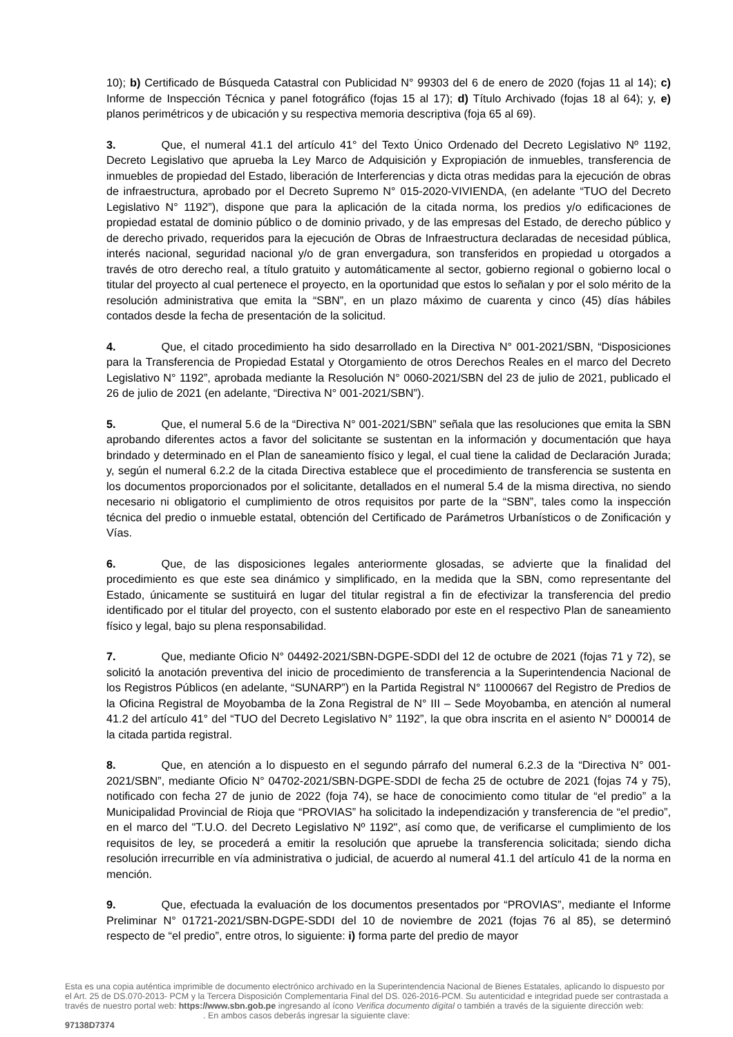10); b) Certificado de Búsqueda Catastral con Publicidad N° 99303 del 6 de enero de 2020 (fojas 11 al 14); c) Informe de Inspección Técnica y panel fotográfico (fojas 15 al 17); d) Título Archivado (fojas 18 al 64); y, e) planos perimétricos y de ubicación y su respectiva memoria descriptiva (foja 65 al 69).
3. Que, el numeral 41.1 del artículo 41° del Texto Único Ordenado del Decreto Legislativo Nº 1192, Decreto Legislativo que aprueba la Ley Marco de Adquisición y Expropiación de inmuebles, transferencia de inmuebles de propiedad del Estado, liberación de Interferencias y dicta otras medidas para la ejecución de obras de infraestructura, aprobado por el Decreto Supremo N° 015-2020-VIVIENDA, (en adelante “TUO del Decreto Legislativo N° 1192”), dispone que para la aplicación de la citada norma, los predios y/o edificaciones de propiedad estatal de dominio público o de dominio privado, y de las empresas del Estado, de derecho público y de derecho privado, requeridos para la ejecución de Obras de Infraestructura declaradas de necesidad pública, interés nacional, seguridad nacional y/o de gran envergadura, son transferidos en propiedad u otorgados a través de otro derecho real, a título gratuito y automáticamente al sector, gobierno regional o gobierno local o titular del proyecto al cual pertenece el proyecto, en la oportunidad que estos lo señalan y por el solo mérito de la resolución administrativa que emita la “SBN”, en un plazo máximo de cuarenta y cinco (45) días hábiles contados desde la fecha de presentación de la solicitud.
4. Que, el citado procedimiento ha sido desarrollado en la Directiva N° 001-2021/SBN, “Disposiciones para la Transferencia de Propiedad Estatal y Otorgamiento de otros Derechos Reales en el marco del Decreto Legislativo N° 1192”, aprobada mediante la Resolución N° 0060-2021/SBN del 23 de julio de 2021, publicado el 26 de julio de 2021 (en adelante, “Directiva N° 001-2021/SBN”).
5. Que, el numeral 5.6 de la “Directiva N° 001-2021/SBN” señala que las resoluciones que emita la SBN aprobando diferentes actos a favor del solicitante se sustentan en la información y documentación que haya brindado y determinado en el Plan de saneamiento físico y legal, el cual tiene la calidad de Declaración Jurada; y, según el numeral 6.2.2 de la citada Directiva establece que el procedimiento de transferencia se sustenta en los documentos proporcionados por el solicitante, detallados en el numeral 5.4 de la misma directiva, no siendo necesario ni obligatorio el cumplimiento de otros requisitos por parte de la “SBN”, tales como la inspección técnica del predio o inmueble estatal, obtención del Certificado de Parámetros Urbanísticos o de Zonificación y Vías.
6. Que, de las disposiciones legales anteriormente glosadas, se advierte que la finalidad del procedimiento es que este sea dinámico y simplificado, en la medida que la SBN, como representante del Estado, únicamente se sustituirá en lugar del titular registral a fin de efectivizar la transferencia del predio identificado por el titular del proyecto, con el sustento elaborado por este en el respectivo Plan de saneamiento físico y legal, bajo su plena responsabilidad.
7. Que, mediante Oficio N° 04492-2021/SBN-DGPE-SDDI del 12 de octubre de 2021 (fojas 71 y 72), se solicitó la anotación preventiva del inicio de procedimiento de transferencia a la Superintendencia Nacional de los Registros Públicos (en adelante, “SUNARP”) en la Partida Registral N° 11000667 del Registro de Predios de la Oficina Registral de Moyobamba de la Zona Registral de N° III – Sede Moyobamba, en atención al numeral 41.2 del artículo 41° del “TUO del Decreto Legislativo N° 1192”, la que obra inscrita en el asiento N° D00014 de la citada partida registral.
8. Que, en atención a lo dispuesto en el segundo párrafo del numeral 6.2.3 de la “Directiva N° 001-2021/SBN”, mediante Oficio N° 04702-2021/SBN-DGPE-SDDI de fecha 25 de octubre de 2021 (fojas 74 y 75), notificado con fecha 27 de junio de 2022 (foja 74), se hace de conocimiento como titular de “el predio” a la Municipalidad Provincial de Rioja que “PROVIAS” ha solicitado la independización y transferencia de “el predio”, en el marco del "T.U.O. del Decreto Legislativo Nº 1192", así como que, de verificarse el cumplimiento de los requisitos de ley, se procederá a emitir la resolución que apruebe la transferencia solicitada; siendo dicha resolución irrecurrible en vía administrativa o judicial, de acuerdo al numeral 41.1 del artículo 41 de la norma en mención.
9. Que, efectuada la evaluación de los documentos presentados por “PROVIAS”, mediante el Informe Preliminar N° 01721-2021/SBN-DGPE-SDDI del 10 de noviembre de 2021 (fojas 76 al 85), se determinó respecto de “el predio”, entre otros, lo siguiente: i) forma parte del predio de mayor
Esta es una copia auténtica imprimible de documento electrónico archivado en la Superintendencia Nacional de Bienes Estatales, aplicando lo dispuesto por el Art. 25 de DS.070-2013- PCM y la Tercera Disposición Complementaria Final del DS. 026-2016-PCM. Su autenticidad e integridad puede ser contrastada a través de nuestro portal web: https://www.sbn.gob.pe ingresando al ícono Verifica documento digital o también a través de la siguiente dirección web: . En ambos casos deberás ingresar la siguiente clave:
97138D7374